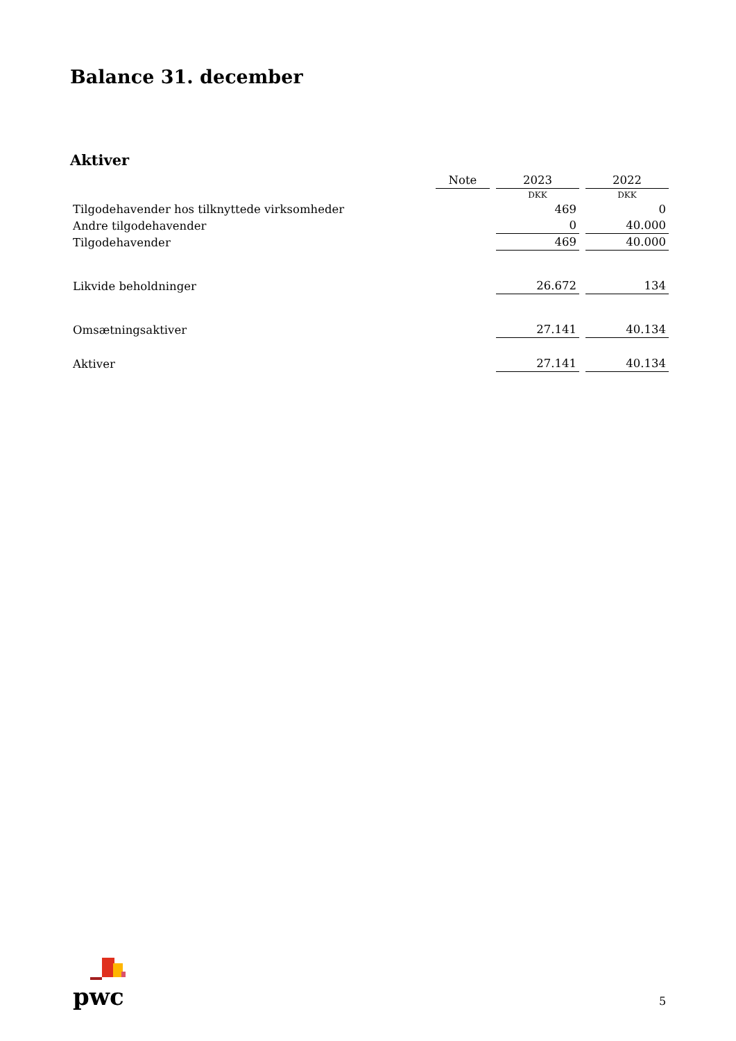Balance 31. december
Aktiver
| | Note | 2023 | 2022 |
| --- | --- | --- | --- |
| | | DKK | DKK |
| Tilgodehavender hos tilknyttede virksomheder | | 469 | 0 |
| Andre tilgodehavender | | 0 | 40.000 |
| Tilgodehavender | | 469 | 40.000 |
| Likvide beholdninger | | 26.672 | 134 |
| Omsætningsaktiver | | 27.141 | 40.134 |
| Aktiver | | 27.141 | 40.134 |
pwc
5